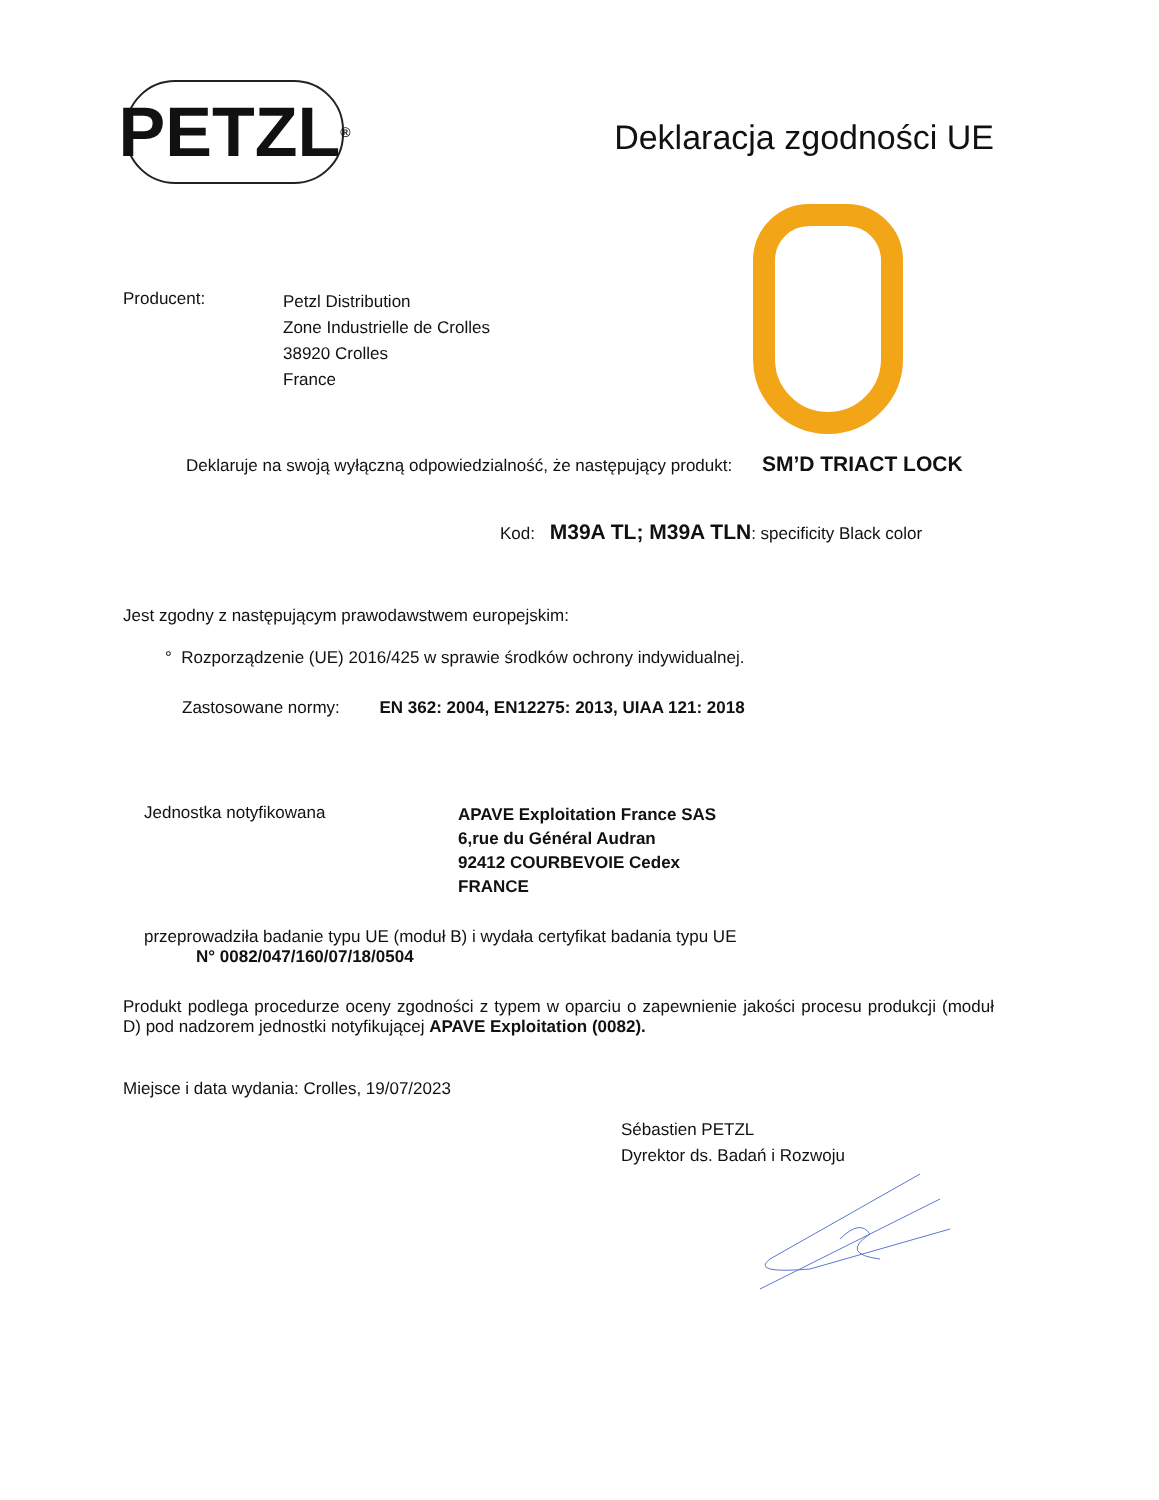PETZL<sup>®</sup>
Deklaracja zgodności UE
Producent:
Petzl Distribution
Zone Industrielle de Crolles
38920 Crolles
France
Deklaruje na swoją wyłączną odpowiedzialność, że następujący produkt: SM’D TRIACT LOCK
Kod: M39A TL; M39A TLN: specificity Black color
Jest zgodny z następującym prawodawstwem europejskim:
° Rozporządzenie (UE) 2016/425 w sprawie środków ochrony indywidualnej.
Zastosowane normy: EN 362: 2004, EN12275: 2013, UIAA 121: 2018
Jednostka notyfikowana
APAVE Exploitation France SAS
6,rue du Général Audran
92412 COURBEVOIE Cedex
FRANCE
przeprowadziła badanie typu UE (moduł B) i wydała certyfikat badania typu UE
N° 0082/047/160/07/18/0504
Produkt podlega procedurze oceny zgodności z typem w oparciu o zapewnienie jakości procesu produkcji (moduł D) pod nadzorem jednostki notyfikującej APAVE Exploitation (0082).
Miejsce i data wydania: Crolles, 19/07/2023
Sébastien PETZL
Dyrektor ds. Badań i Rozwoju